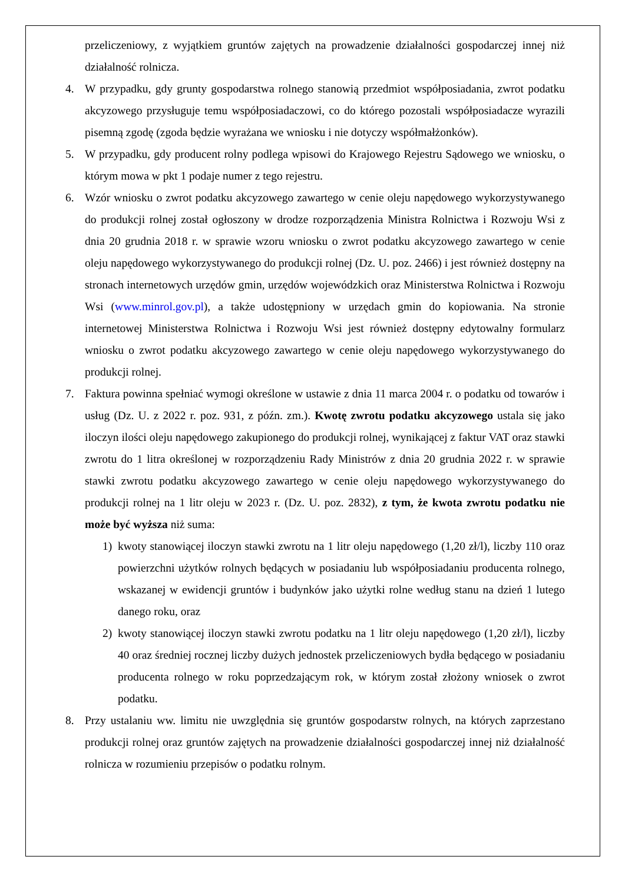przeliczeniowy, z wyjątkiem gruntów zajętych na prowadzenie działalności gospodarczej innej niż działalność rolnicza.
4. W przypadku, gdy grunty gospodarstwa rolnego stanowią przedmiot współposiadania, zwrot podatku akcyzowego przysługuje temu współposiadaczowi, co do którego pozostali współposiadacze wyrazili pisemną zgodę (zgoda będzie wyrażana we wniosku i nie dotyczy współmałżonków).
5. W przypadku, gdy producent rolny podlega wpisowi do Krajowego Rejestru Sądowego we wniosku, o którym mowa w pkt 1 podaje numer z tego rejestru.
6. Wzór wniosku o zwrot podatku akcyzowego zawartego w cenie oleju napędowego wykorzystywanego do produkcji rolnej został ogłoszony w drodze rozporządzenia Ministra Rolnictwa i Rozwoju Wsi z dnia 20 grudnia 2018 r. w sprawie wzoru wniosku o zwrot podatku akcyzowego zawartego w cenie oleju napędowego wykorzystywanego do produkcji rolnej (Dz. U. poz. 2466) i jest również dostępny na stronach internetowych urzędów gmin, urzędów wojewódzkich oraz Ministerstwa Rolnictwa i Rozwoju Wsi (www.minrol.gov.pl), a także udostępniony w urzędach gmin do kopiowania. Na stronie internetowej Ministerstwa Rolnictwa i Rozwoju Wsi jest również dostępny edytowalny formularz wniosku o zwrot podatku akcyzowego zawartego w cenie oleju napędowego wykorzystywanego do produkcji rolnej.
7. Faktura powinna spełniać wymogi określone w ustawie z dnia 11 marca 2004 r. o podatku od towarów i usług (Dz. U. z 2022 r. poz. 931, z późn. zm.). Kwotę zwrotu podatku akcyzowego ustala się jako iloczyn ilości oleju napędowego zakupionego do produkcji rolnej, wynikającej z faktur VAT oraz stawki zwrotu do 1 litra określonej w rozporządzeniu Rady Ministrów z dnia 20 grudnia 2022 r. w sprawie stawki zwrotu podatku akcyzowego zawartego w cenie oleju napędowego wykorzystywanego do produkcji rolnej na 1 litr oleju w 2023 r. (Dz. U. poz. 2832), z tym, że kwota zwrotu podatku nie może być wyższa niż suma:
1) kwoty stanowiącej iloczyn stawki zwrotu na 1 litr oleju napędowego (1,20 zł/l), liczby 110 oraz powierzchni użytków rolnych będących w posiadaniu lub współposiadaniu producenta rolnego, wskazanej w ewidencji gruntów i budynków jako użytki rolne według stanu na dzień 1 lutego danego roku, oraz
2) kwoty stanowiącej iloczyn stawki zwrotu podatku na 1 litr oleju napędowego (1,20 zł/l), liczby 40 oraz średniej rocznej liczby dużych jednostek przeliczeniowych bydła będącego w posiadaniu producenta rolnego w roku poprzedzającym rok, w którym został złożony wniosek o zwrot podatku.
8. Przy ustalaniu ww. limitu nie uwzględnia się gruntów gospodarstw rolnych, na których zaprzestano produkcji rolnej oraz gruntów zajętych na prowadzenie działalności gospodarczej innej niż działalność rolnicza w rozumieniu przepisów o podatku rolnym.